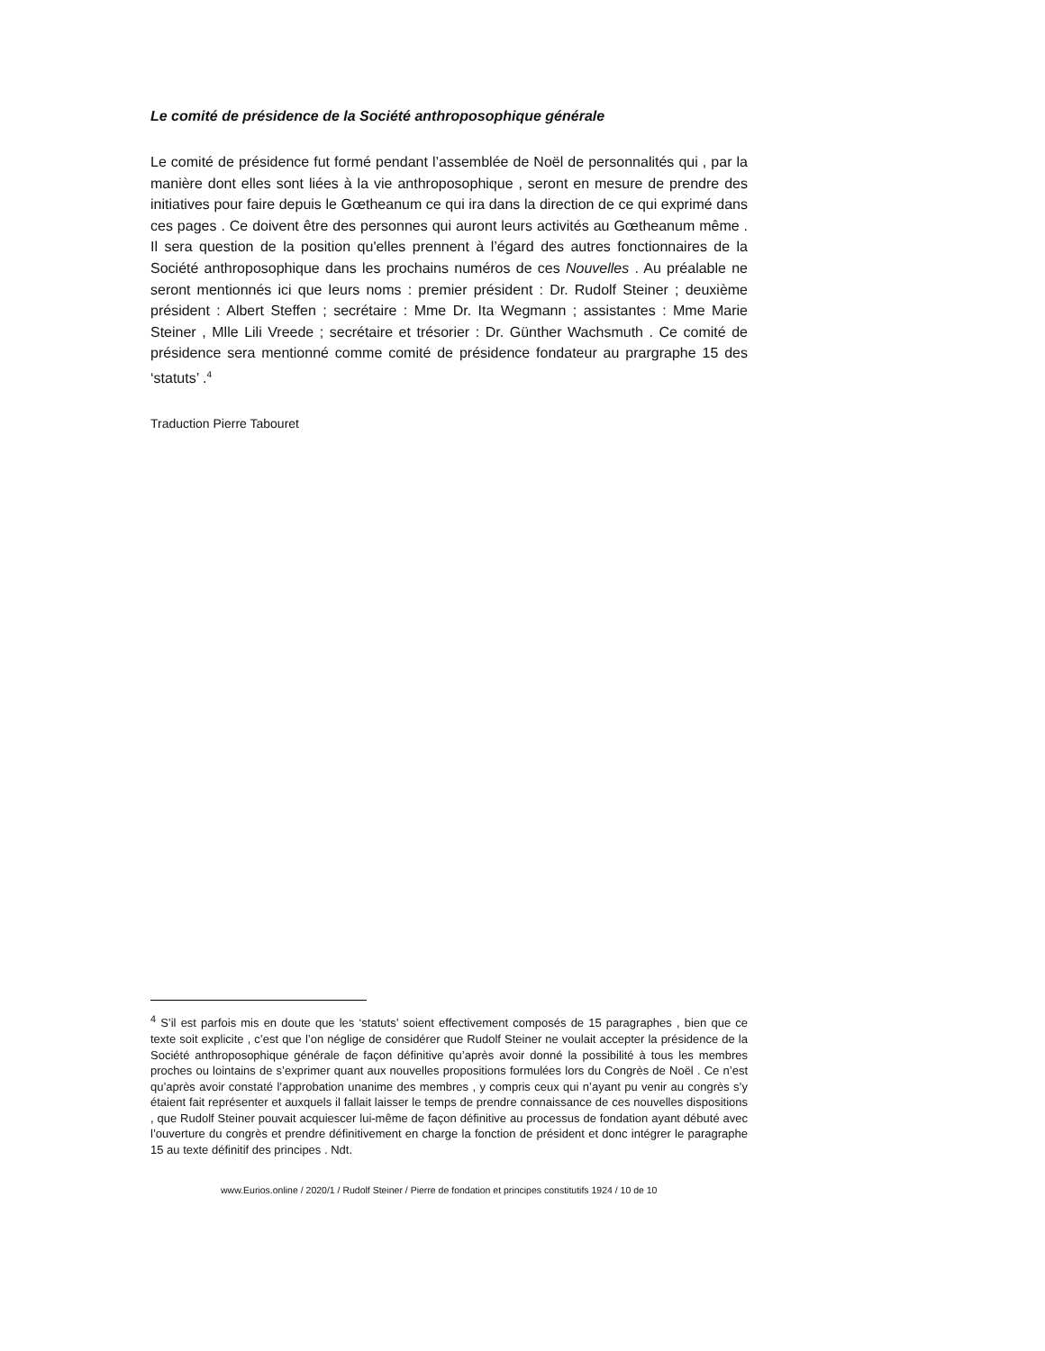Le comité de présidence de la Société anthroposophique générale
Le comité de présidence fut formé pendant l’assemblée de Noël de personnalités qui , par la manière dont elles sont liées à la vie anthroposophique , seront en mesure de prendre des initiatives pour faire depuis le Gœtheanum ce qui ira dans la direction de ce qui exprimé dans ces pages . Ce doivent être des personnes qui auront leurs activités au Gœtheanum même . Il sera question de la position qu'elles prennent à l’égard des autres fonctionnaires de la Société anthroposophique dans les prochains numéros de ces Nouvelles . Au préalable ne seront mentionnés ici que leurs noms : premier président : Dr. Rudolf Steiner ; deuxième président : Albert Steffen ; secrétaire : Mme Dr. Ita Wegmann ; assistantes : Mme Marie Steiner , Mlle Lili Vreede ; secrétaire et trésorier : Dr. Günther Wachsmuth . Ce comité de présidence sera mentionné comme comité de présidence fondateur au prargraphe 15 des ‘statuts’ .<sup>4</sup>
Traduction Pierre Tabouret
<sup>4</sup> S’il est parfois mis en doute que les ‘statuts’ soient effectivement composés de 15 paragraphes , bien que ce texte soit explicite , c’est que l’on néglige de considérer que Rudolf Steiner ne voulait accepter la présidence de la Société anthroposophique générale de façon définitive qu’après avoir donné la possibilité à tous les membres proches ou lointains de s’exprimer quant aux nouvelles propositions formulées lors du Congrès de Noël . Ce n’est qu’après avoir constaté l’approbation unanime des membres , y compris ceux qui n’ayant pu venir au congrès s’y étaient fait représenter et auxquels il fallait laisser le temps de prendre connaissance de ces nouvelles dispositions , que Rudolf Steiner pouvait acquiescer lui-même de façon définitive au processus de fondation ayant débuté avec l’ouverture du congrès et prendre définitivement en charge la fonction de président et donc intégrer le paragraphe 15 au texte définitif des principes . Ndt.
www.Eurios.online / 2020/1 / Rudolf Steiner / Pierre de fondation et principes constitutifs 1924 / 10 de 10